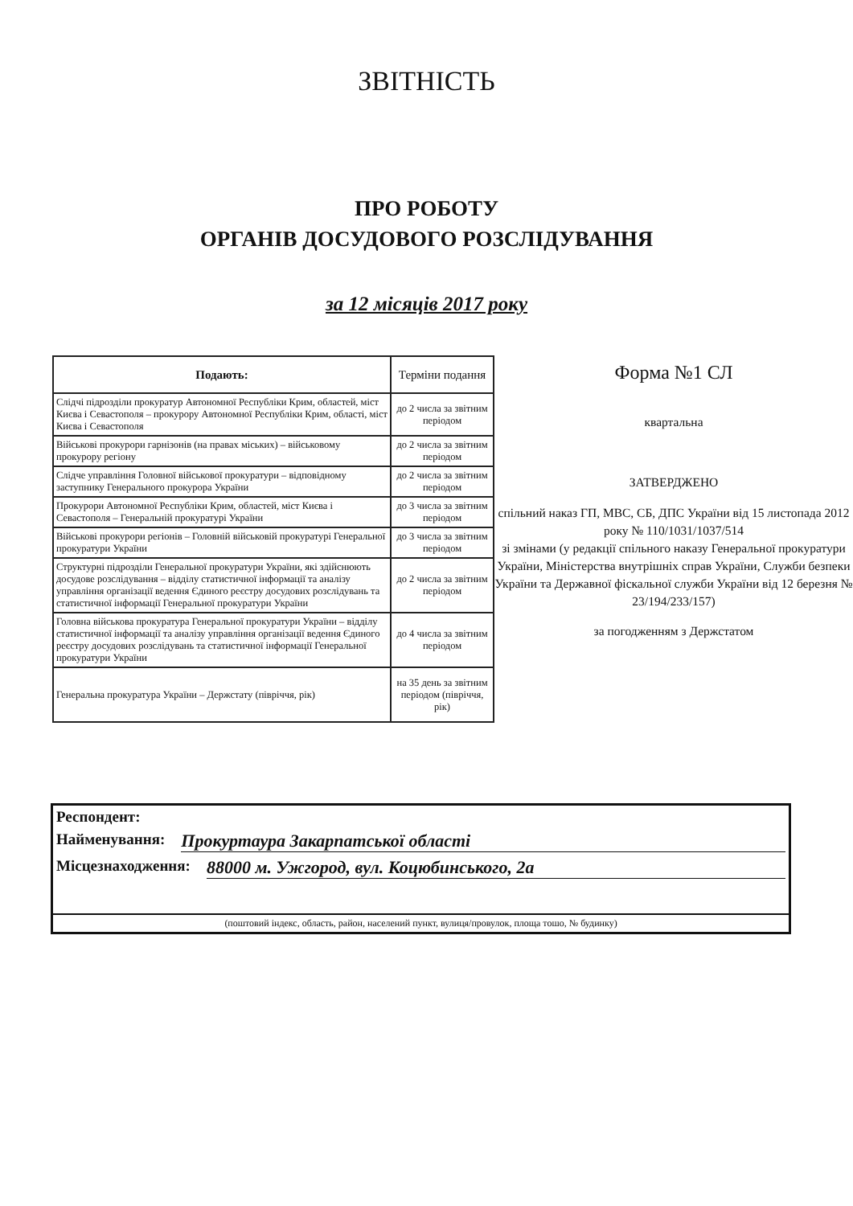ЗВІТНІСТЬ
ПРО РОБОТУ
ОРГАНІВ ДОСУДОВОГО РОЗСЛІДУВАННЯ
за 12 місяців 2017 року
| Подають: | Терміни подання |
| --- | --- |
| Слідчі підрозділи прокуратур Автономної Республіки Крим, областей, міст Києва і Севастополя – прокурору Автономної Республіки Крим, області, міст Києва і Севастополя | до 2 числа за звітним періодом |
| Військові прокурори гарнізонів (на правах міських) – військовому прокурору регіону | до 2 числа за звітним періодом |
| Слідче управління Головної військової прокуратури – відповідному заступнику Генерального прокурора України | до 2 числа за звітним періодом |
| Прокурори Автономної Республіки Крим, областей, міст Києва і Севастополя – Генеральній прокуратурі України | до 3 числа за звітним періодом |
| Військові прокурори регіонів – Головній військовій прокуратурі Генеральної прокуратури України | до 3 числа за звітним періодом |
| Структурні підрозділи Генеральної прокуратури України, які здійснюють досудове розслідування – відділу статистичної інформації та аналізу управління організації ведення Єдиного реєстру досудових розслідувань та статистичної інформації Генеральної прокуратури України | до 2 числа за звітним періодом |
| Головна військова прокуратура Генеральної прокуратури України – відділу статистичної інформації та аналізу управління організації ведення Єдиного реєстру досудових розслідувань та статистичної інформації Генеральної прокуратури України | до 4 числа за звітним періодом |
| Генеральна прокуратура України – Держстату (півріччя, рік) | на 35 день за звітним періодом (півріччя, рік) |
Форма №1 СЛ
квартальна
ЗАТВЕРДЖЕНО
спільний наказ ГП, МВС, СБ, ДПС України від 15 листопада 2012 року № 110/1031/1037/514
зі змінами (у редакції спільного наказу Генеральної прокуратури України, Міністерства внутрішніх справ України, Служби безпеки України та Державної фіскальної служби України від 12 березня № 23/194/233/157)
за погодженням з Держстатом
Респондент:
Найменування: Прокуртаура Закарпатської області
Місцезнаходження: 88000 м. Ужгород, вул. Коцюбинського, 2а
(поштовий індекс, область, район, населений пункт, вулиця/провулок, площа тошо, № будинку)